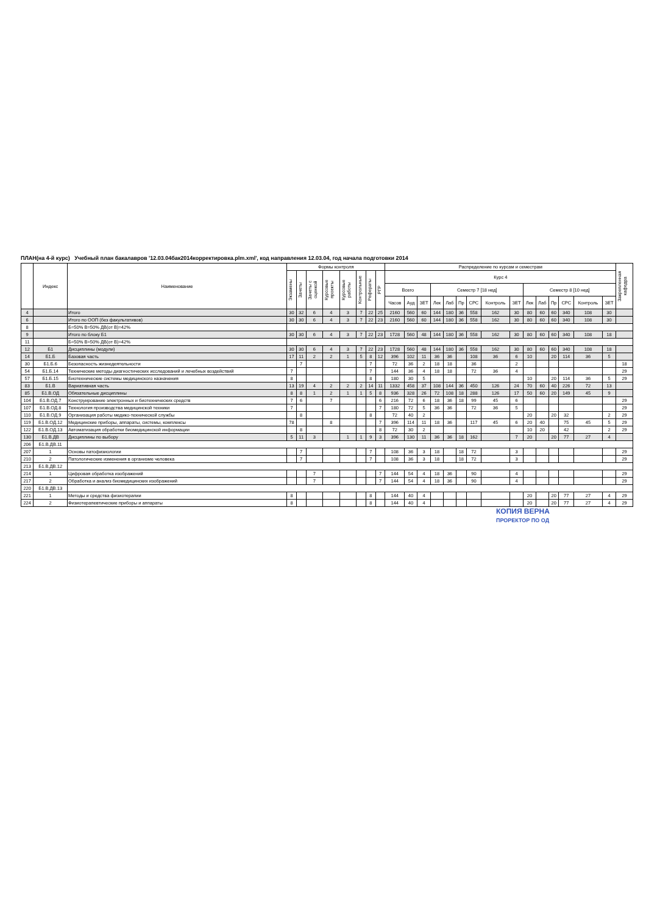ПЛАН(на 4-й курс) Учебный план бакалавров '12.03.04бак2014корректировка.plm.xml', код направления 12.03.04, год начала подготовки 2014
| | Индекс | Наименование | Формы контроля | | | | | | | | Распределение по курсам и семестрам | | | | | | | | | | | | | | | Закрепленная кафедра |
| --- | --- | --- | --- | --- | --- | --- | --- | --- | --- | --- | --- | --- | --- | --- | --- | --- | --- | --- | --- | --- | --- | --- | --- | --- | --- | --- |
| | | | Экзамены | Зачеты | Зачеты с оценкой | Курсовые проекты | Курсовые работы | Контрольные | Рефераты | РГР | Курс 4 | | | | | | | | | | | | | | | |
| | | | | | | | | | | | Всего | | | Семестр 7 [18 нед] | | | | | | Семестр 8 [10 нед] | | | | | | |
| | | | | | | | | | | | Часов | Ауд | ЗЕТ | Лек | Лаб | Пр | СРС | Контроль | ЗЕТ | Лек | Лаб | Пр | СРС | Контроль | ЗЕТ | |
| 4 | | Итого | 30 | 32 | 6 | 4 | 3 | 7 | 22 | 25 | 2160 | 560 | 60 | 144 | 180 | 36 | 558 | 162 | 30 | 80 | 60 | 60 | 340 | 108 | 30 | |
| 6 | | Итого по ООП (без факультативов) | 30 | 30 | 6 | 4 | 3 | 7 | 22 | 23 | 2160 | 560 | 60 | 144 | 180 | 36 | 558 | 162 | 30 | 80 | 60 | 60 | 340 | 108 | 30 | |
| 8 | | Б=50% В=50% ДВ(от В)=42% | | | | | | | | | | | | | | | | | | | | | | | | |
| 9 | | Итого по блоку Б1 | 30 | 30 | 6 | 4 | 3 | 7 | 22 | 23 | 1728 | 560 | 48 | 144 | 180 | 36 | 558 | 162 | 30 | 80 | 60 | 60 | 340 | 108 | 18 | |
| 11 | | Б=50% В=50% ДВ(от В)=42% | | | | | | | | | | | | | | | | | | | | | | | | |
| 12 | Б1 | Дисциплины (модули) | 30 | 30 | 6 | 4 | 3 | 7 | 22 | 23 | 1728 | 560 | 48 | 144 | 180 | 36 | 558 | 162 | 30 | 80 | 60 | 60 | 340 | 108 | 18 | |
| 14 | Б1.Б | Базовая часть | 17 | 11 | 2 | 2 | 1 | 5 | 8 | 12 | 396 | 102 | 11 | 36 | 36 | | 108 | 36 | 6 | 10 | | 20 | 114 | 36 | 5 | |
| 30 | Б1.Б.6 | Безопасность жизнедеятельности | | 7 | | | | | 7 | | 72 | 36 | 2 | 18 | 18 | | 36 | | 2 | | | | | | | 18 |
| 54 | Б1.Б.14 | Технические методы диагностических исследований и лечебных воздействий | 7 | | | | | | 7 | | 144 | 36 | 4 | 18 | 18 | | 72 | 36 | 4 | | | | | | | 29 |
| 57 | Б1.Б.15 | Биотехнические системы медицинского назначения | 8 | | | | | | 8 | | 180 | 30 | 5 | | | | | | | 10 | | 20 | 114 | 36 | 5 | 29 |
| 83 | Б1.В | Вариативная часть | 13 | 19 | 4 | 2 | 2 | 2 | 14 | 11 | 1332 | 458 | 37 | 108 | 144 | 36 | 450 | 126 | 24 | 70 | 60 | 40 | 226 | 72 | 13 | |
| 85 | Б1.В.ОД | Обязательные дисциплины | 8 | 8 | 1 | 2 | 1 | 1 | 5 | 8 | 936 | 328 | 26 | 72 | 108 | 18 | 288 | 126 | 17 | 50 | 60 | 20 | 149 | 45 | 9 | |
| 104 | Б1.В.ОД.7 | Конструирование электронных и биотехнических средств | 7 | 6 | | 7 | | | | 6 | 216 | 72 | 6 | 18 | 36 | 18 | 99 | 45 | 6 | | | | | | | 29 |
| 107 | Б1.В.ОД.8 | Технология производства медицинской техники | 7 | | | | | | | 7 | 180 | 72 | 5 | 36 | 36 | | 72 | 36 | 5 | | | | | | | 29 |
| 110 | Б1.В.ОД.9 | Организация работы медико-технической службы | | 8 | | | | | 8 | | 72 | 40 | 2 | | | | | | | 20 | | 20 | 32 | | 2 | 29 |
| 119 | Б1.В.ОД.12 | Медицинские приборы, аппараты, системы, комплексы | 78 | | | 8 | | | | 7 | 396 | 114 | 11 | 18 | 36 | | 117 | 45 | 6 | 20 | 40 | | 75 | 45 | 5 | 29 |
| 122 | Б1.В.ОД.13 | Автоматизация обработки биомедицинской информации | | 8 | | | | | | 8 | 72 | 30 | 2 | | | | | | | 10 | 20 | | 42 | | 2 | 29 |
| 130 | Б1.В.ДВ | Дисциплины по выбору | 5 | 11 | 3 | | 1 | 1 | 9 | 3 | 396 | 130 | 11 | 36 | 36 | 18 | 162 | | 7 | 20 | | 20 | 77 | 27 | 4 | |
| 206 | Б1.В.ДВ.11 | | | | | | | | | | | | | | | | | | | | | | | | | |
| 207 | 1 | Основы патофизиологии | | 7 | | | | | 7 | | 108 | 36 | 3 | 18 | | 18 | 72 | | 3 | | | | | | | 29 |
| 210 | 2 | Патологические изменения в организме человека | | 7 | | | | | 7 | | 108 | 36 | 3 | 18 | | 18 | 72 | | 3 | | | | | | | 29 |
| 213 | Б1.В.ДВ.12 | | | | | | | | | | | | | | | | | | | | | | | | | |
| 214 | 1 | Цифровая обработка изображений | | | 7 | | | | | 7 | 144 | 54 | 4 | 18 | 36 | | 90 | | 4 | | | | | | | 29 |
| 217 | 2 | Обработка и анализ биомедицинских изображений | | | 7 | | | | | 7 | 144 | 54 | 4 | 18 | 36 | | 90 | | 4 | | | | | | | 29 |
| 220 | Б1.В.ДВ.13 | | | | | | | | | | | | | | | | | | | | | | | | | |
| 221 | 1 | Методы и средства физиотерапии | 8 | | | | | | 8 | | 144 | 40 | 4 | | | | | | | 20 | | 20 | 77 | 27 | 4 | 29 |
| 224 | 2 | Физиотерапевтические приборы и аппараты | 8 | | | | | | 8 | | 144 | 40 | 4 | | | | | | | 20 | | 20 | 77 | 27 | 4 | 29 |
КОПИЯ ВЕРНА
ПРОРЕКТОР ПО ОД